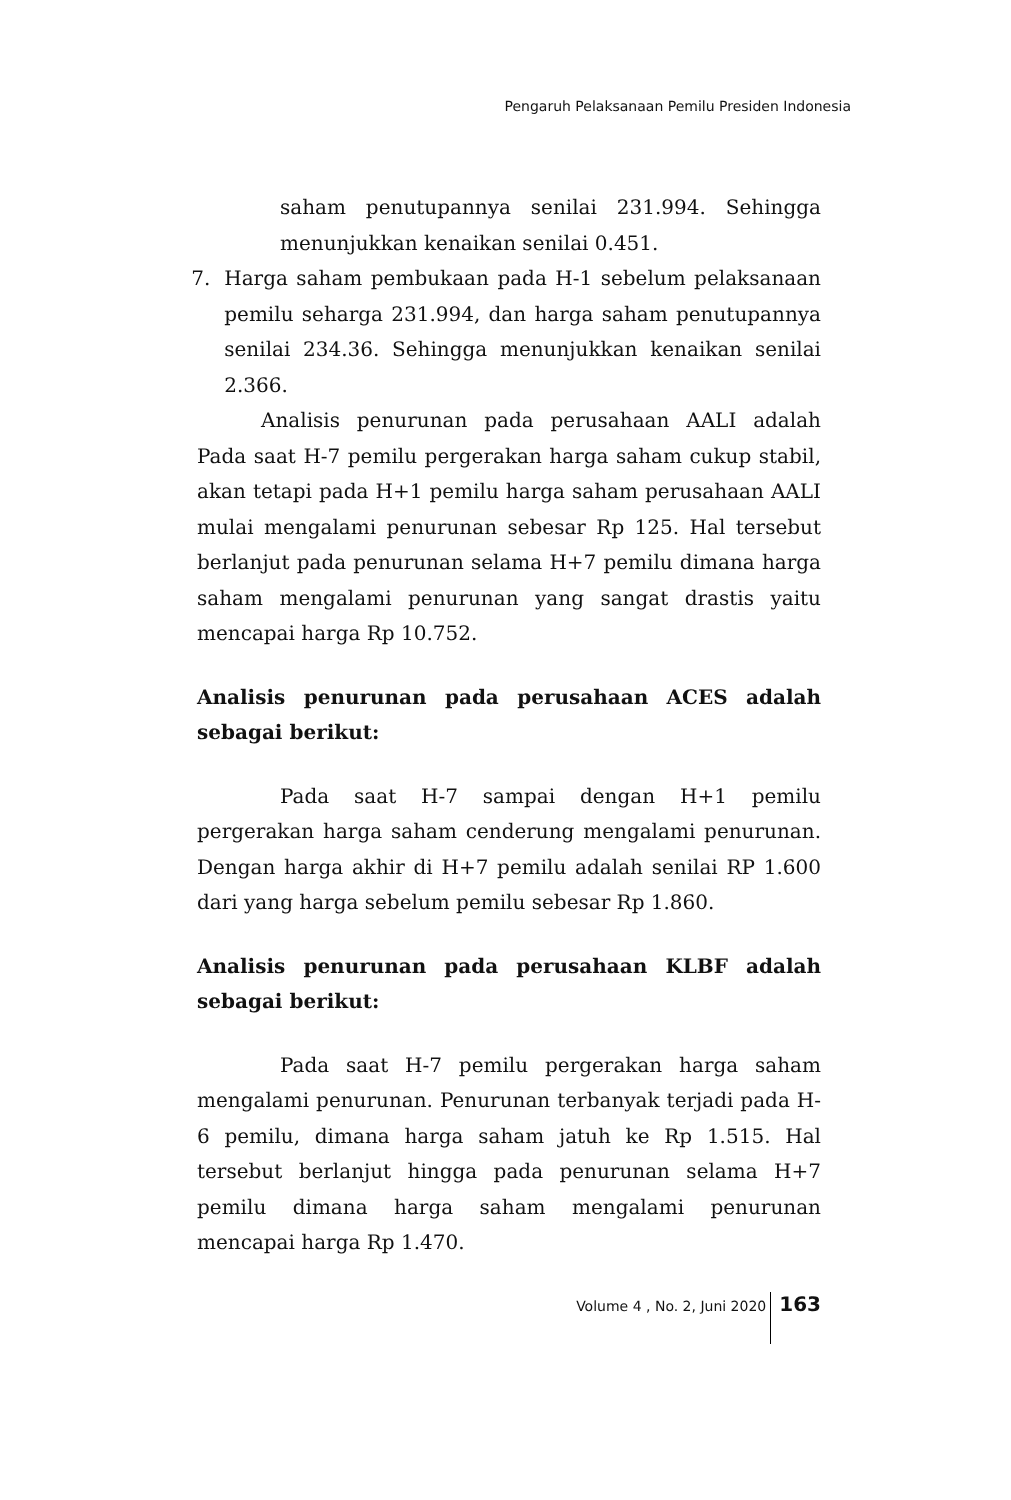Pengaruh Pelaksanaan Pemilu Presiden Indonesia
saham penutupannya senilai 231.994. Sehingga menunjukkan kenaikan senilai 0.451.
7. Harga saham pembukaan pada H-1 sebelum pelaksanaan pemilu seharga 231.994, dan harga saham penutupannya senilai 234.36. Sehingga menunjukkan kenaikan senilai 2.366.
Analisis penurunan pada perusahaan AALI adalah Pada saat H-7 pemilu pergerakan harga saham cukup stabil, akan tetapi pada H+1 pemilu harga saham perusahaan AALI mulai mengalami penurunan sebesar Rp 125. Hal tersebut berlanjut pada penurunan selama H+7 pemilu dimana harga saham mengalami penurunan yang sangat drastis yaitu mencapai harga Rp 10.752.
Analisis penurunan pada perusahaan ACES adalah sebagai berikut:
Pada saat H-7 sampai dengan H+1 pemilu pergerakan harga saham cenderung mengalami penurunan. Dengan harga akhir di H+7 pemilu adalah senilai RP 1.600 dari yang harga sebelum pemilu sebesar Rp 1.860.
Analisis penurunan pada perusahaan KLBF adalah sebagai berikut:
Pada saat H-7 pemilu pergerakan harga saham mengalami penurunan. Penurunan terbanyak terjadi pada H-6 pemilu, dimana harga saham jatuh ke Rp 1.515. Hal tersebut berlanjut hingga pada penurunan selama H+7 pemilu dimana harga saham mengalami penurunan mencapai harga Rp 1.470.
Volume 4 , No. 2, Juni 2020 163